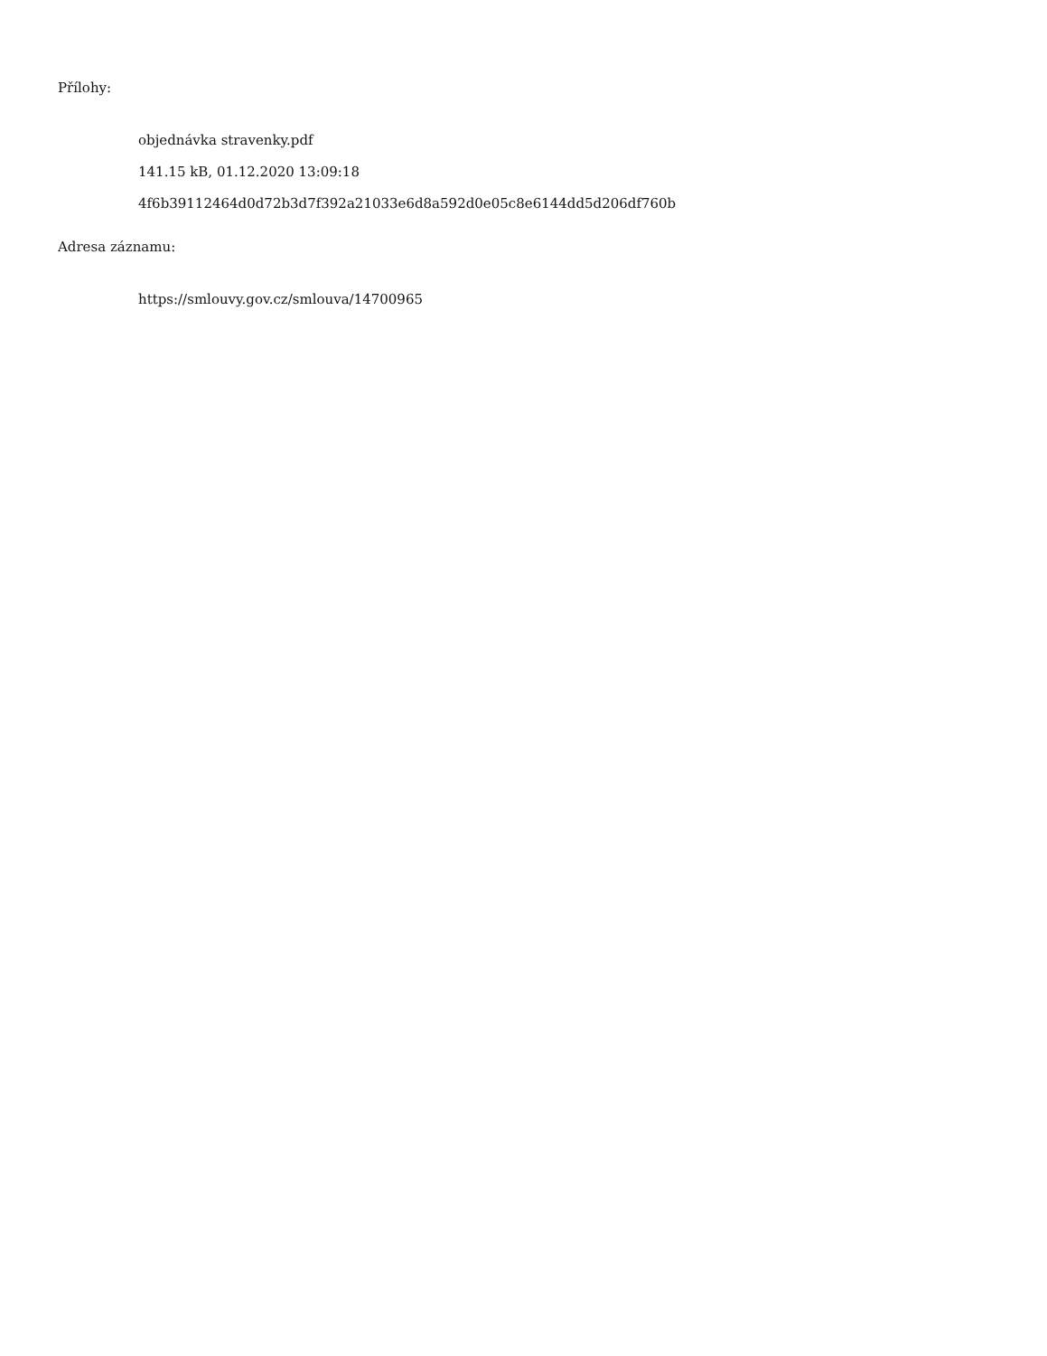Přílohy:
objednávka stravenky.pdf
141.15 kB, 01.12.2020 13:09:18
4f6b39112464d0d72b3d7f392a21033e6d8a592d0e05c8e6144dd5d206df760b
Adresa záznamu:
https://smlouvy.gov.cz/smlouva/14700965